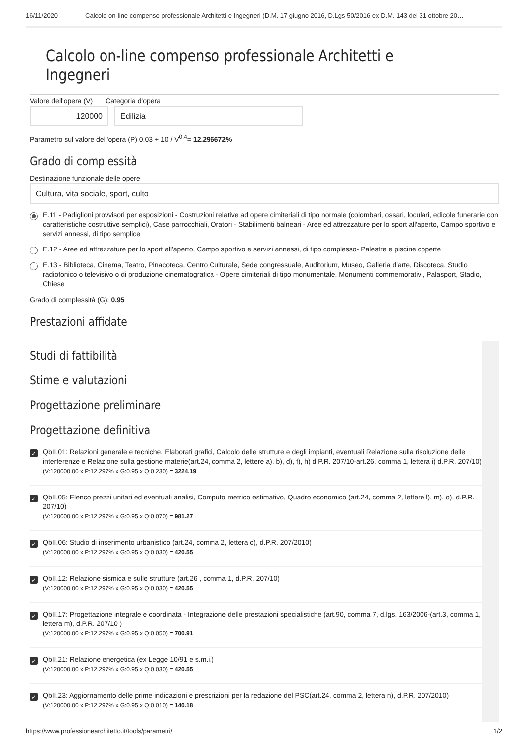16/11/2020 Calcolo on-line compenso professionale Architetti e Ingegneri (D.M. 17 giugno 2016, D.Lgs 50/2016 ex D.M. 143 del 31 ottobre 20…
Calcolo on-line compenso professionale Architetti e Ingegneri
Valore dell'opera (V) Categoria d'opera
120000 Edilizia
Parametro sul valore dell'opera (P) 0.03 + 10 / V<sup>0.4</sup>= 12.296672%
Grado di complessità
Destinazione funzionale delle opere
Cultura, vita sociale, sport, culto
E.11 - Padiglioni provvisori per esposizioni - Costruzioni relative ad opere cimiteriali di tipo normale (colombari, ossari, loculari, edicole funerarie con caratteristiche costruttive semplici), Case parrocchiali, Oratori - Stabilimenti balneari - Aree ed attrezzature per lo sport all'aperto, Campo sportivo e servizi annessi, di tipo semplice
E.12 - Aree ed attrezzature per lo sport all'aperto, Campo sportivo e servizi annessi, di tipo complesso- Palestre e piscine coperte
E.13 - Biblioteca, Cinema, Teatro, Pinacoteca, Centro Culturale, Sede congressuale, Auditorium, Museo, Galleria d'arte, Discoteca, Studio radiofonico o televisivo o di produzione cinematografica - Opere cimiteriali di tipo monumentale, Monumenti commemorativi, Palasport, Stadio, Chiese
Grado di complessità (G): 0.95
Prestazioni affidate
Studi di fattibilità
Stime e valutazioni
Progettazione preliminare
Progettazione definitiva
✓ QbII.01: Relazioni generale e tecniche, Elaborati grafici, Calcolo delle strutture e degli impianti, eventuali Relazione sulla risoluzione delle interferenze e Relazione sulla gestione materie(art.24, comma 2, lettere a), b), d), f), h) d.P.R. 207/10-art.26, comma 1, lettera i) d.P.R. 207/10)
(V:120000.00 x P:12.297% x G:0.95 x Q:0.230) = 3224.19
✓ QbII.05: Elenco prezzi unitari ed eventuali analisi, Computo metrico estimativo, Quadro economico (art.24, comma 2, lettere l), m), o), d.P.R. 207/10)
(V:120000.00 x P:12.297% x G:0.95 x Q:0.070) = 981.27
✓ QbII.06: Studio di inserimento urbanistico (art.24, comma 2, lettera c), d.P.R. 207/2010)
(V:120000.00 x P:12.297% x G:0.95 x Q:0.030) = 420.55
✓ QbII.12: Relazione sismica e sulle strutture (art.26 , comma 1, d.P.R. 207/10)
(V:120000.00 x P:12.297% x G:0.95 x Q:0.030) = 420.55
✓ QbII.17: Progettazione integrale e coordinata - Integrazione delle prestazioni specialistiche (art.90, comma 7, d.lgs. 163/2006-(art.3, comma 1, lettera m), d.P.R. 207/10 )
(V:120000.00 x P:12.297% x G:0.95 x Q:0.050) = 700.91
✓ QbII.21: Relazione energetica (ex Legge 10/91 e s.m.i.)
(V:120000.00 x P:12.297% x G:0.95 x Q:0.030) = 420.55
✓ QbII.23: Aggiornamento delle prime indicazioni e prescrizioni per la redazione del PSC(art.24, comma 2, lettera n), d.P.R. 207/2010)
(V:120000.00 x P:12.297% x G:0.95 x Q:0.010) = 140.18
https://www.professionearchitetto.it/tools/parametri/ 1/2